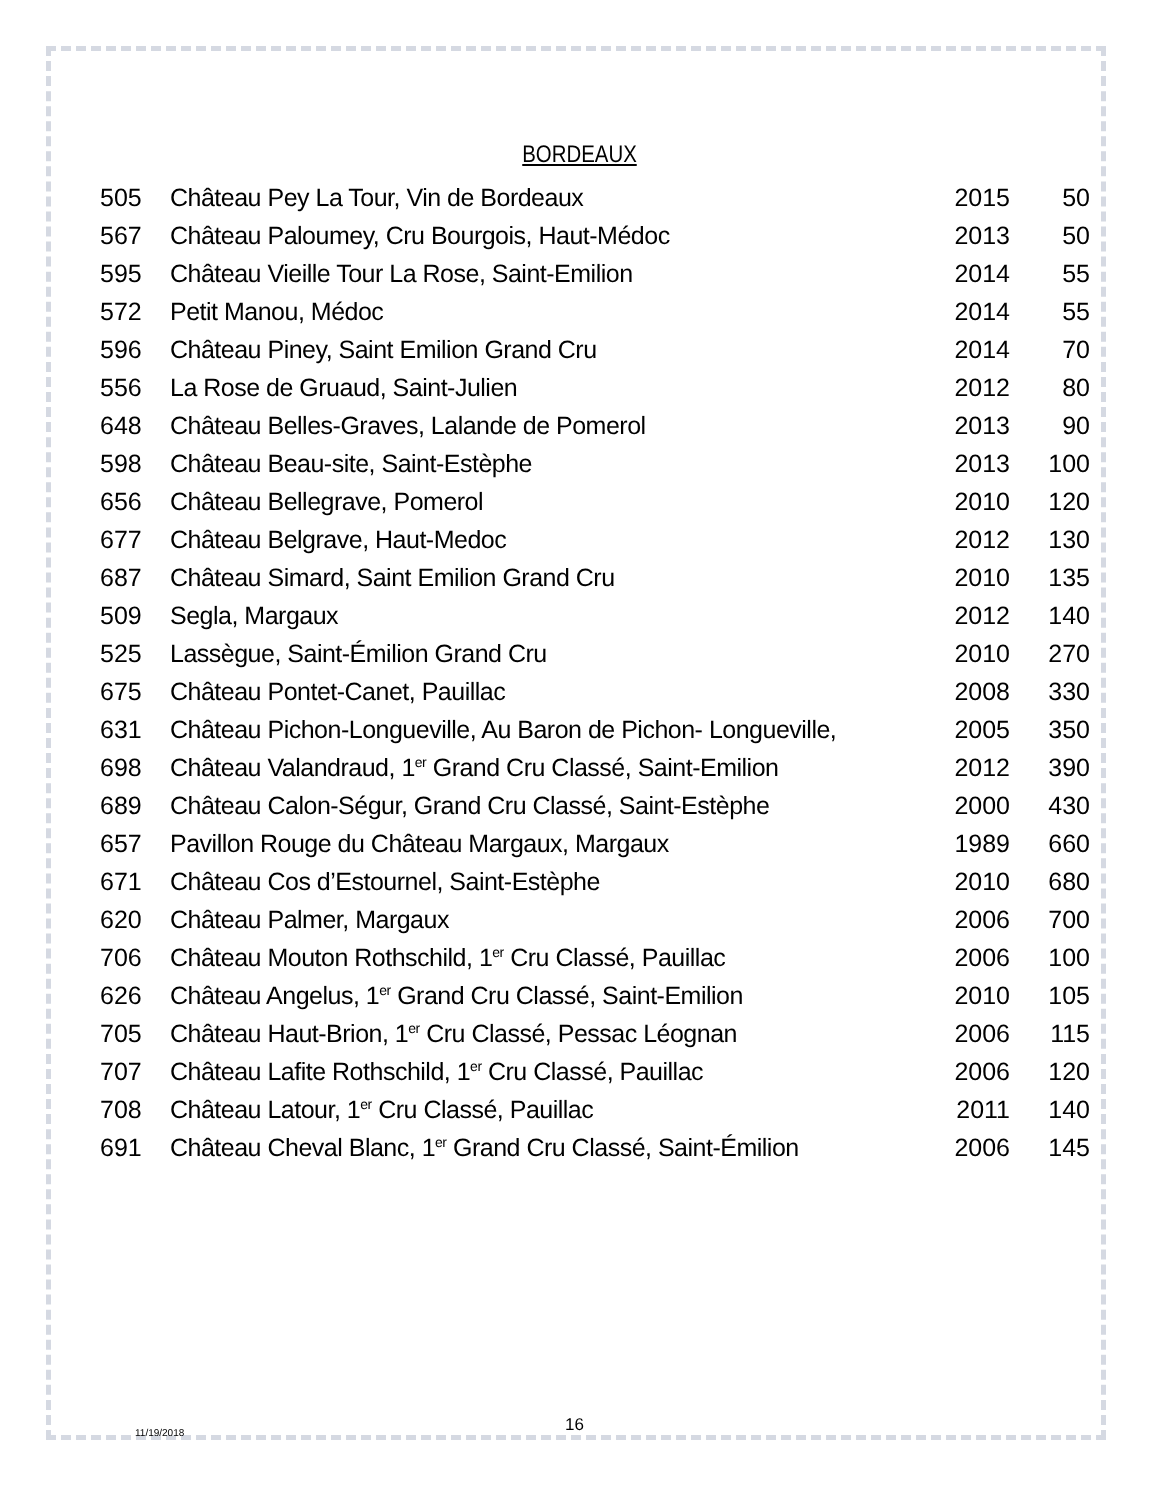BORDEAUX
| 505 | Château Pey La Tour, Vin de Bordeaux | 2015 | 50 |
| 567 | Château Paloumey, Cru Bourgois, Haut-Médoc | 2013 | 50 |
| 595 | Château Vieille Tour La Rose, Saint-Emilion | 2014 | 55 |
| 572 | Petit Manou, Médoc | 2014 | 55 |
| 596 | Château Piney, Saint Emilion Grand Cru | 2014 | 70 |
| 556 | La Rose de Gruaud, Saint-Julien | 2012 | 80 |
| 648 | Château Belles-Graves, Lalande de Pomerol | 2013 | 90 |
| 598 | Château Beau-site, Saint-Estèphe | 2013 | 100 |
| 656 | Château Bellegrave, Pomerol | 2010 | 120 |
| 677 | Château Belgrave, Haut-Medoc | 2012 | 130 |
| 687 | Château Simard, Saint Emilion Grand Cru | 2010 | 135 |
| 509 | Segla, Margaux | 2012 | 140 |
| 525 | Lassègue, Saint-Émilion Grand Cru | 2010 | 270 |
| 675 | Château Pontet-Canet, Pauillac | 2008 | 330 |
| 631 | Château Pichon-Longueville, Au Baron de Pichon- Longueville, | 2005 | 350 |
| 698 | Château Valandraud, 1<sup>er</sup> Grand Cru Classé, Saint-Emilion | 2012 | 390 |
| 689 | Château Calon-Ségur, Grand Cru Classé, Saint-Estèphe | 2000 | 430 |
| 657 | Pavillon Rouge du Château Margaux, Margaux | 1989 | 660 |
| 671 | Château Cos d’Estournel, Saint-Estèphe | 2010 | 680 |
| 620 | Château Palmer, Margaux | 2006 | 700 |
| 706 | Château Mouton Rothschild, 1<sup>er</sup> Cru Classé, Pauillac | 2006 | 100 |
| 626 | Château Angelus, 1<sup>er</sup> Grand Cru Classé, Saint-Emilion | 2010 | 105 |
| 705 | Château Haut-Brion, 1<sup>er</sup> Cru Classé, Pessac Léognan | 2006 | 115 |
| 707 | Château Lafite Rothschild, 1<sup>er</sup> Cru Classé, Pauillac | 2006 | 120 |
| 708 | Château Latour, 1<sup>er</sup> Cru Classé, Pauillac | 2011 | 140 |
| 691 | Château Cheval Blanc, 1<sup>er</sup> Grand Cru Classé, Saint-Émilion | 2006 | 145 |
11/19/2018 16